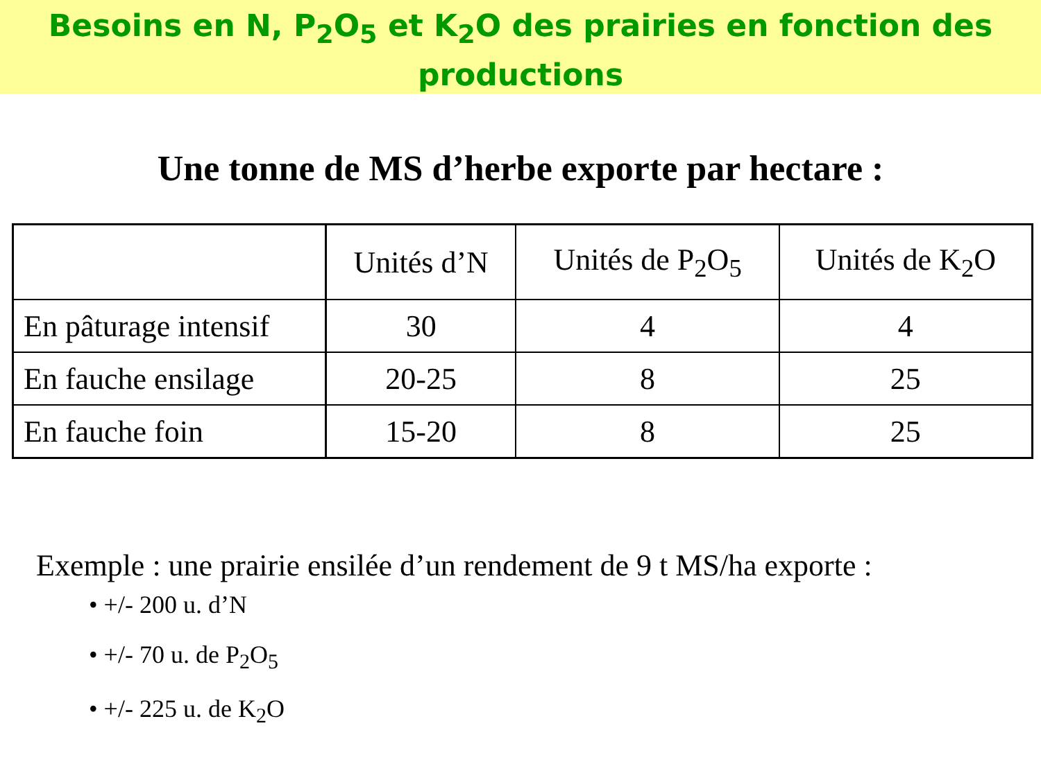Besoins en N, P<sub>2</sub>O<sub>5</sub> et K<sub>2</sub>O des prairies en fonction des productions
Une tonne de MS d’herbe exporte par hectare :
| | Unités d’N | Unités de P<sub>2</sub>O<sub>5</sub> | Unités de K<sub>2</sub>O |
| --- | --- | --- | --- |
| En pâturage intensif | 30 | 4 | 4 |
| En fauche ensilage | 20-25 | 8 | 25 |
| En fauche foin | 15-20 | 8 | 25 |
Exemple : une prairie ensilée d’un rendement de 9 t MS/ha exporte :
• +/- 200 u. d’N
• +/- 70 u. de P<sub>2</sub>O<sub>5</sub>
• +/- 225 u. de K<sub>2</sub>O